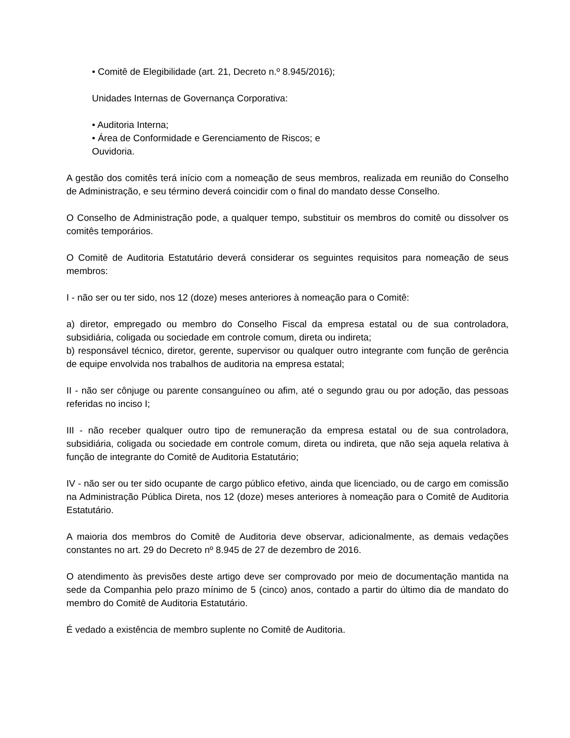• Comitê de Elegibilidade (art. 21, Decreto n.º 8.945/2016);
Unidades Internas de Governança Corporativa:
• Auditoria Interna;
• Área de Conformidade e Gerenciamento de Riscos; e
Ouvidoria.
A gestão dos comitês terá início com a nomeação de seus membros, realizada em reunião do Conselho de Administração, e seu término deverá coincidir com o final do mandato desse Conselho.
O Conselho de Administração pode, a qualquer tempo, substituir os membros do comitê ou dissolver os comitês temporários.
O Comitê de Auditoria Estatutário deverá considerar os seguintes requisitos para nomeação de seus membros:
I - não ser ou ter sido, nos 12 (doze) meses anteriores à nomeação para o Comitê:
a) diretor, empregado ou membro do Conselho Fiscal da empresa estatal ou de sua controladora, subsidiária, coligada ou sociedade em controle comum, direta ou indireta;
b) responsável técnico, diretor, gerente, supervisor ou qualquer outro integrante com função de gerência de equipe envolvida nos trabalhos de auditoria na empresa estatal;
II - não ser cônjuge ou parente consanguíneo ou afim, até o segundo grau ou por adoção, das pessoas referidas no inciso I;
III - não receber qualquer outro tipo de remuneração da empresa estatal ou de sua controladora, subsidiária, coligada ou sociedade em controle comum, direta ou indireta, que não seja aquela relativa à função de integrante do Comitê de Auditoria Estatutário;
IV - não ser ou ter sido ocupante de cargo público efetivo, ainda que licenciado, ou de cargo em comissão na Administração Pública Direta, nos 12 (doze) meses anteriores à nomeação para o Comitê de Auditoria Estatutário.
A maioria dos membros do Comitê de Auditoria deve observar, adicionalmente, as demais vedações constantes no art. 29 do Decreto nº 8.945 de 27 de dezembro de 2016.
O atendimento às previsões deste artigo deve ser comprovado por meio de documentação mantida na sede da Companhia pelo prazo mínimo de 5 (cinco) anos, contado a partir do último dia de mandato do membro do Comitê de Auditoria Estatutário.
É vedado a existência de membro suplente no Comitê de Auditoria.